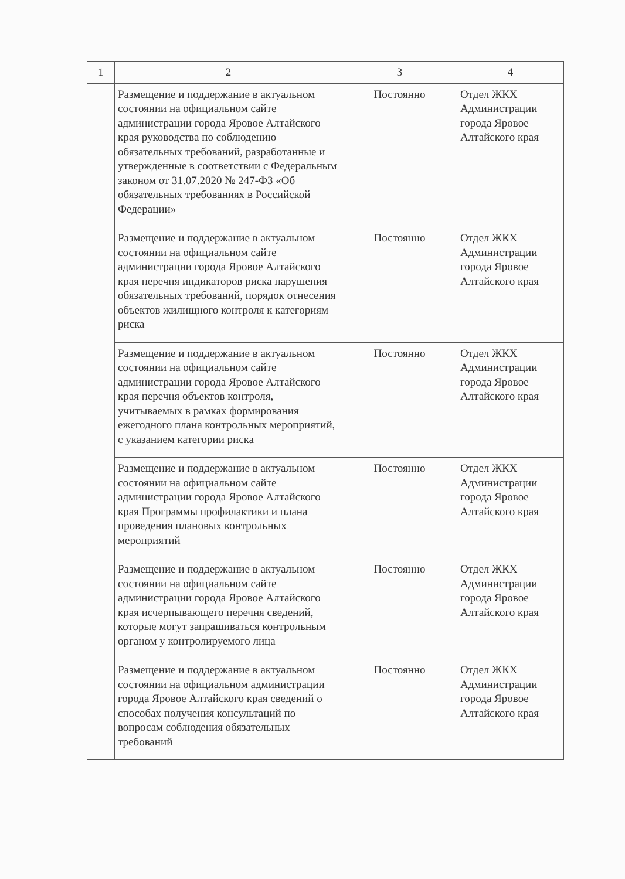| 1 | 2 | 3 | 4 |
| --- | --- | --- | --- |
| | Размещение и поддержание в актуальном состоянии на официальном сайте администрации города Яровое Алтайского края руководства по соблюдению обязательных требований, разработанные и утвержденные в соответствии с Федеральным законом от 31.07.2020 № 247-ФЗ «Об обязательных требованиях в Российской Федерации» | Постоянно | Отдел ЖКХ Администрации города Яровое Алтайского края |
| | Размещение и поддержание в актуальном состоянии на официальном сайте администрации города Яровое Алтайского края перечня индикаторов риска нарушения обязательных требований, порядок отнесения объектов жилищного контроля к категориям риска | Постоянно | Отдел ЖКХ Администрации города Яровое Алтайского края |
| | Размещение и поддержание в актуальном состоянии на официальном сайте администрации города Яровое Алтайского края перечня объектов контроля, учитываемых в рамках формирования ежегодного плана контрольных мероприятий, с указанием категории риска | Постоянно | Отдел ЖКХ Администрации города Яровое Алтайского края |
| | Размещение и поддержание в актуальном состоянии на официальном сайте администрации города Яровое Алтайского края Программы профилактики и плана проведения плановых контрольных мероприятий | Постоянно | Отдел ЖКХ Администрации города Яровое Алтайского края |
| | Размещение и поддержание в актуальном состоянии на официальном сайте администрации города Яровое Алтайского края исчерпывающего перечня сведений, которые могут запрашиваться контрольным органом у контролируемого лица | Постоянно | Отдел ЖКХ Администрации города Яровое Алтайского края |
| | Размещение и поддержание в актуальном состоянии на официальном администрации города Яровое Алтайского края сведений о способах получения консультаций по вопросам соблюдения обязательных требований | Постоянно | Отдел ЖКХ Администрации города Яровое Алтайского края |